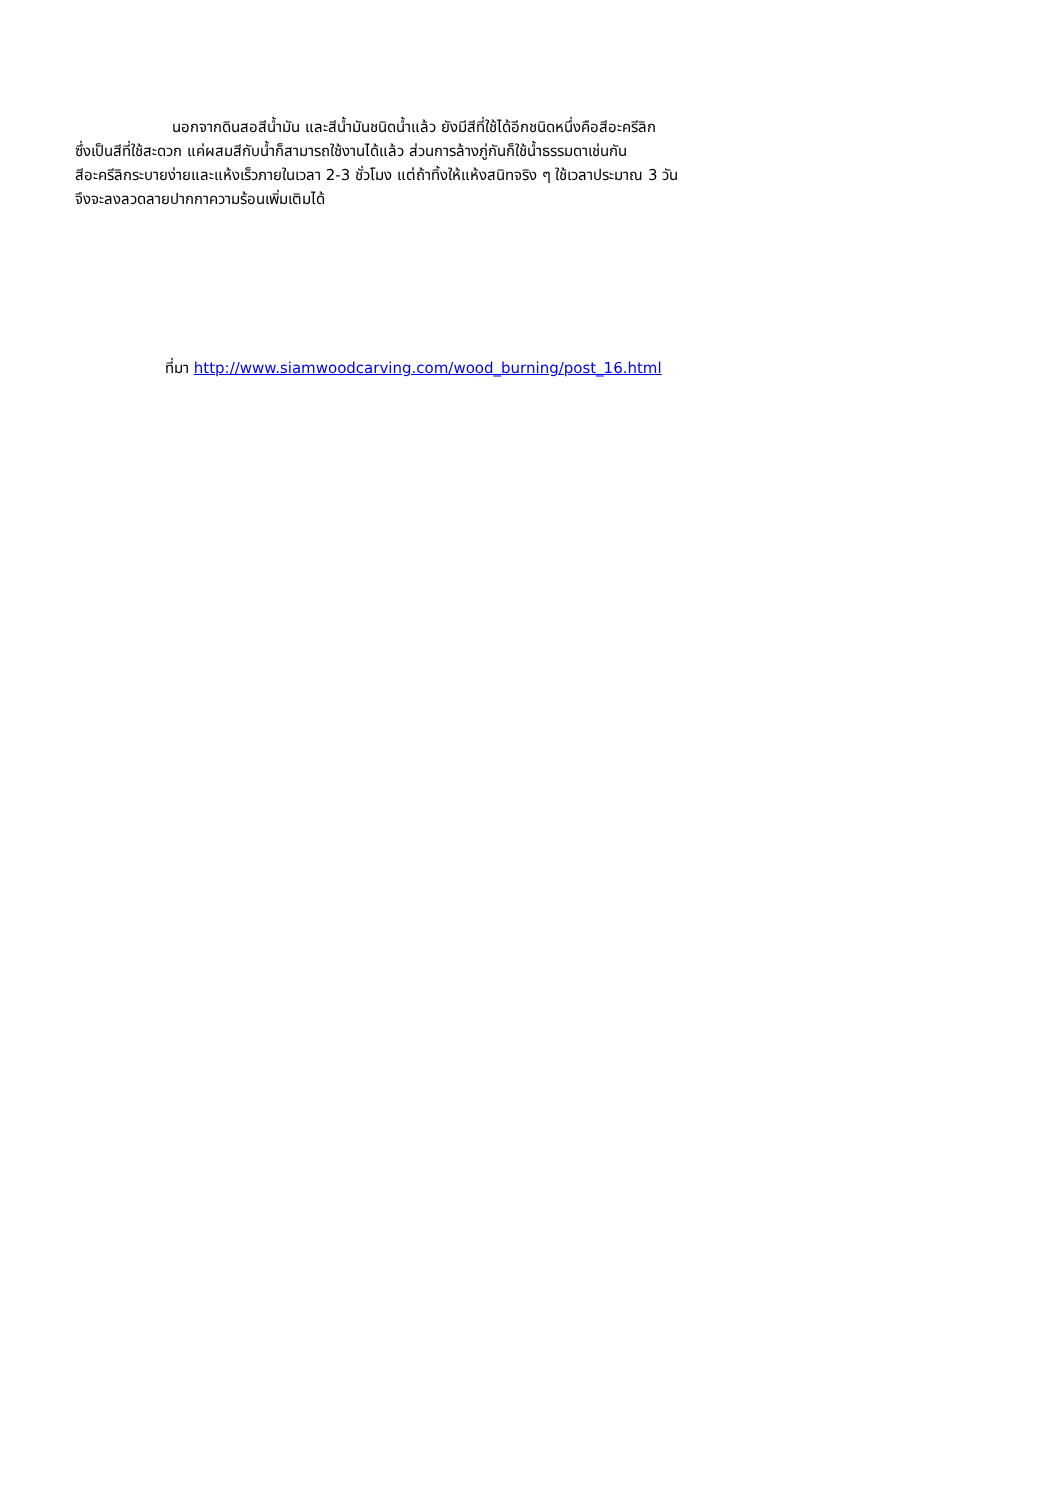นอกจากดินสอสีน้ำมัน และสีน้ำมันชนิดน้ำแล้ว ยังมีสีที่ใช้ได้อีกชนิดหนึ่งคือสีอะครีลิก
ซึ่งเป็นสีที่ใช้สะดวก แค่ผสมสีกับน้ำก็สามารถใช้งานได้แล้ว ส่วนการล้างภู่กันก็ใช้น้ำธรรมดาเช่นกัน
สีอะครีลิกระบายง่ายและแห้งเร็วภายในเวลา 2-3 ชั่วโมง แต่ถ้าทิ้งให้แห้งสนิทจริง ๆ ใช้เวลาประมาณ 3 วัน
จึงจะลงลวดลายปากกาความร้อนเพิ่มเติมได้
ที่มา http://www.siamwoodcarving.com/wood_burning/post_16.html